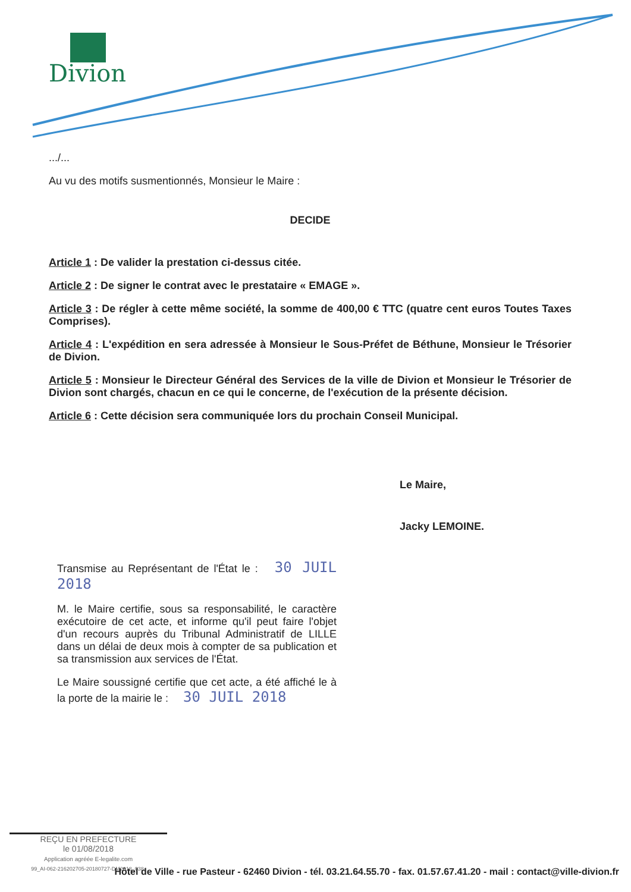Divion
.../...
Au vu des motifs susmentionnés, Monsieur le Maire :
DECIDE
Article 1 : De valider la prestation ci-dessus citée.
Article 2 : De signer le contrat avec le prestataire « EMAGE ».
Article 3 : De régler à cette même société, la somme de 400,00 € TTC (quatre cent euros Toutes Taxes Comprises).
Article 4 : L'expédition en sera adressée à Monsieur le Sous-Préfet de Béthune, Monsieur le Trésorier de Divion.
Article 5 : Monsieur le Directeur Général des Services de la ville de Divion et Monsieur le Trésorier de Divion sont chargés, chacun en ce qui le concerne, de l'exécution de la présente décision.
Article 6 : Cette décision sera communiquée lors du prochain Conseil Municipal.
Le Maire,
Jacky LEMOINE.
Transmise au Représentant de l'État le : 30 JUIL 2018
M. le Maire certifie, sous sa responsabilité, le caractère exécutoire de cet acte, et informe qu'il peut faire l'objet d'un recours auprès du Tribunal Administratif de LILLE dans un délai de deux mois à compter de sa publication et sa transmission aux services de l'État.
Le Maire soussigné certifie que cet acte, a été affiché le à la porte de la mairie le : 30 JUIL 2018
REÇU EN PREFECTURE
le 01/08/2018
Application agréée E-legalite.com
99_AI-062-216202705-20180727-DM2018_038-
Hôtel de Ville - rue Pasteur - 62460 Divion - tél. 03.21.64.55.70 - fax. 01.57.67.41.20 - mail : contact@ville-divion.fr